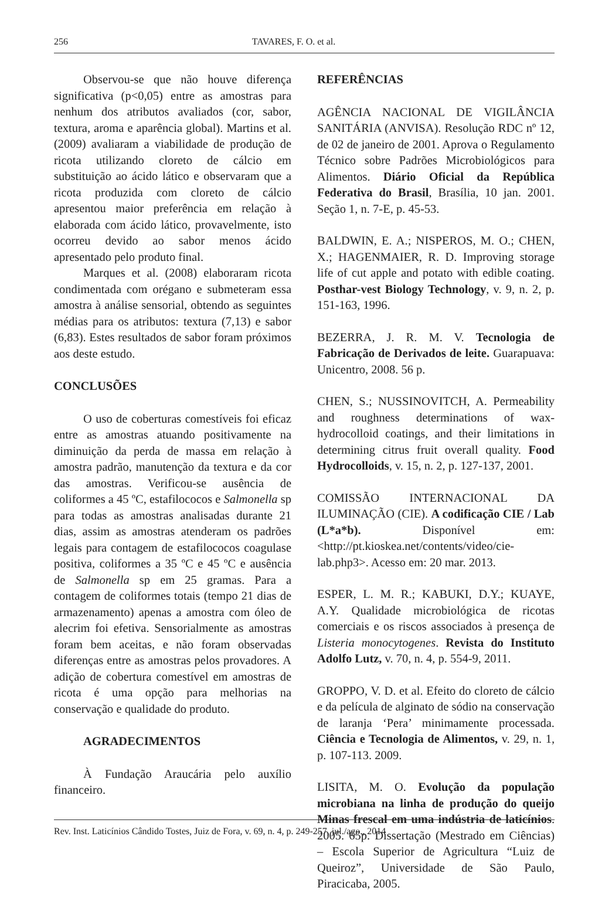256 TAVARES, F. O. et al.
Observou-se que não houve diferença significativa (p<0,05) entre as amostras para nenhum dos atributos avaliados (cor, sabor, textura, aroma e aparência global). Martins et al. (2009) avaliaram a viabilidade de produção de ricota utilizando cloreto de cálcio em substituição ao ácido lático e observaram que a ricota produzida com cloreto de cálcio apresentou maior preferência em relação à elaborada com ácido lático, provavelmente, isto ocorreu devido ao sabor menos ácido apresentado pelo produto final.
Marques et al. (2008) elaboraram ricota condimentada com orégano e submeteram essa amostra à análise sensorial, obtendo as seguintes médias para os atributos: textura (7,13) e sabor (6,83). Estes resultados de sabor foram próximos aos deste estudo.
CONCLUSÕES
O uso de coberturas comestíveis foi eficaz entre as amostras atuando positivamente na diminuição da perda de massa em relação à amostra padrão, manutenção da textura e da cor das amostras. Verificou-se ausência de coliformes a 45 ºC, estafilococos e Salmonella sp para todas as amostras analisadas durante 21 dias, assim as amostras atenderam os padrões legais para contagem de estafilococos coagulase positiva, coliformes a 35 ºC e 45 ºC e ausência de Salmonella sp em 25 gramas. Para a contagem de coliformes totais (tempo 21 dias de armazenamento) apenas a amostra com óleo de alecrim foi efetiva. Sensorialmente as amostras foram bem aceitas, e não foram observadas diferenças entre as amostras pelos provadores. A adição de cobertura comestível em amostras de ricota é uma opção para melhorias na conservação e qualidade do produto.
AGRADECIMENTOS
À Fundação Araucária pelo auxílio financeiro.
REFERÊNCIAS
AGÊNCIA NACIONAL DE VIGILÂNCIA SANITÁRIA (ANVISA). Resolução RDC nº 12, de 02 de janeiro de 2001. Aprova o Regulamento Técnico sobre Padrões Microbiológicos para Alimentos. Diário Oficial da República Federativa do Brasil, Brasília, 10 jan. 2001. Seção 1, n. 7-E, p. 45-53.
BALDWIN, E. A.; NISPEROS, M. O.; CHEN, X.; HAGENMAIER, R. D. Improving storage life of cut apple and potato with edible coating. Posthar-vest Biology Technology, v. 9, n. 2, p. 151-163, 1996.
BEZERRA, J. R. M. V. Tecnologia de Fabricação de Derivados de leite. Guarapuava: Unicentro, 2008. 56 p.
CHEN, S.; NUSSINOVITCH, A. Permeability and roughness determinations of wax-hydrocolloid coatings, and their limitations in determining citrus fruit overall quality. Food Hydrocolloids, v. 15, n. 2, p. 127-137, 2001.
COMISSÃO INTERNACIONAL DA ILUMINAÇÃO (CIE). A codificação CIE / Lab (L*a*b). Disponível em: <http://pt.kioskea.net/contents/video/cie-lab.php3>. Acesso em: 20 mar. 2013.
ESPER, L. M. R.; KABUKI, D.Y.; KUAYE, A.Y. Qualidade microbiológica de ricotas comerciais e os riscos associados à presença de Listeria monocytogenes. Revista do Instituto Adolfo Lutz, v. 70, n. 4, p. 554-9, 2011.
GROPPO, V. D. et al. Efeito do cloreto de cálcio e da película de alginato de sódio na conservação de laranja ‘Pera’ minimamente processada. Ciência e Tecnologia de Alimentos, v. 29, n. 1, p. 107-113. 2009.
LISITA, M. O. Evolução da população microbiana na linha de produção do queijo Minas frescal em uma indústria de laticínios. 2005. 65p. Dissertação (Mestrado em Ciências) – Escola Superior de Agricultura “Luiz de Queiroz”, Universidade de São Paulo, Piracicaba, 2005.
Rev. Inst. Laticínios Cândido Tostes, Juiz de Fora, v. 69, n. 4, p. 249-257, jul./ago., 2014